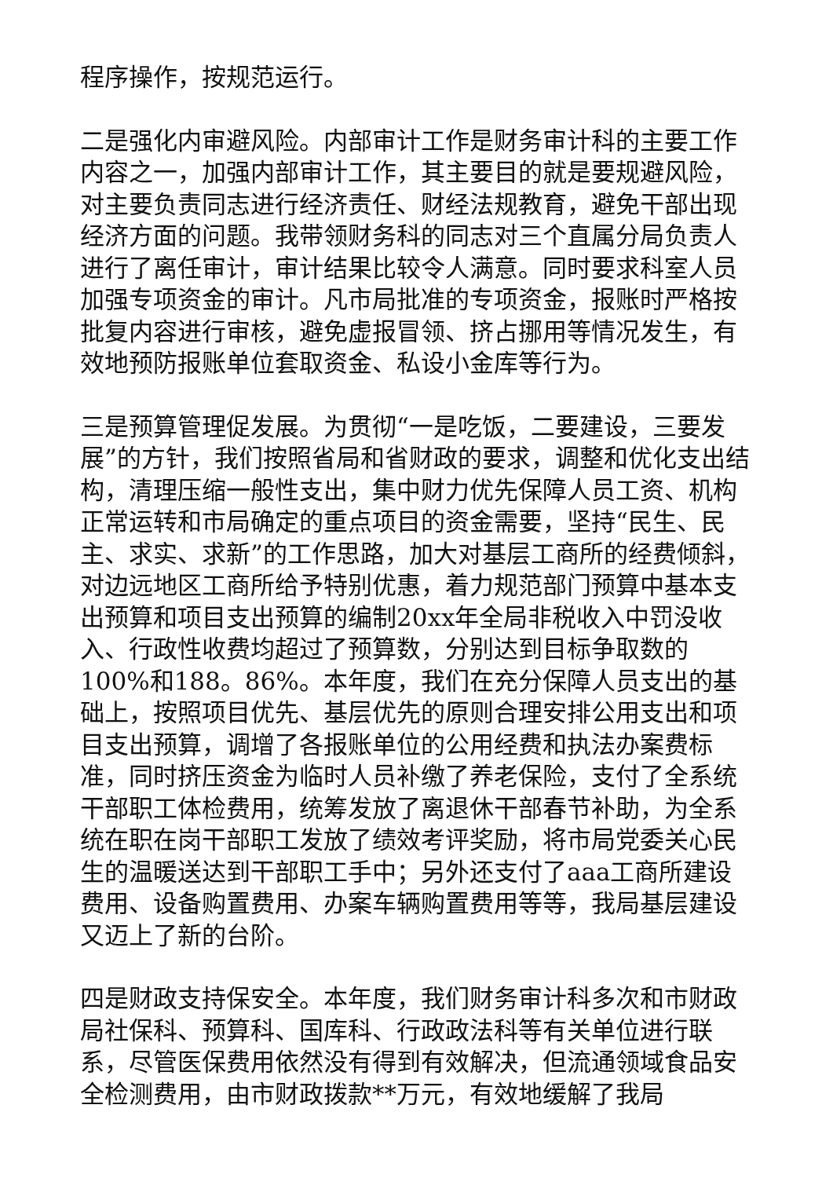程序操作，按规范运行。
二是强化内审避风险。内部审计工作是财务审计科的主要工作内容之一，加强内部审计工作，其主要目的就是要规避风险，对主要负责同志进行经济责任、财经法规教育，避免干部出现经济方面的问题。我带领财务科的同志对三个直属分局负责人进行了离任审计，审计结果比较令人满意。同时要求科室人员加强专项资金的审计。凡市局批准的专项资金，报账时严格按批复内容进行审核，避免虚报冒领、挤占挪用等情况发生，有效地预防报账单位套取资金、私设小金库等行为。
三是预算管理促发展。为贯彻“一是吃饭，二要建设，三要发展”的方针，我们按照省局和省财政的要求，调整和优化支出结构，清理压缩一般性支出，集中财力优先保障人员工资、机构正常运转和市局确定的重点项目的资金需要，坚持“民生、民主、求实、求新”的工作思路，加大对基层工商所的经费倾斜，对边远地区工商所给予特别优惠，着力规范部门预算中基本支出预算和项目支出预算的编制20xx年全局非税收入中罚没收入、行政性收费均超过了预算数，分别达到目标争取数的100%和188。86%。本年度，我们在充分保障人员支出的基础上，按照项目优先、基层优先的原则合理安排公用支出和项目支出预算，调增了各报账单位的公用经费和执法办案费标准，同时挤压资金为临时人员补缴了养老保险，支付了全系统干部职工体检费用，统筹发放了离退休干部春节补助，为全系统在职在岗干部职工发放了绩效考评奖励，将市局党委关心民生的温暖送达到干部职工手中；另外还支付了aaa工商所建设费用、设备购置费用、办案车辆购置费用等等，我局基层建设又迈上了新的台阶。
四是财政支持保安全。本年度，我们财务审计科多次和市财政局社保科、预算科、国库科、行政政法科等有关单位进行联系，尽管医保费用依然没有得到有效解决，但流通领域食品安全检测费用，由市财政拨款**万元，有效地缓解了我局